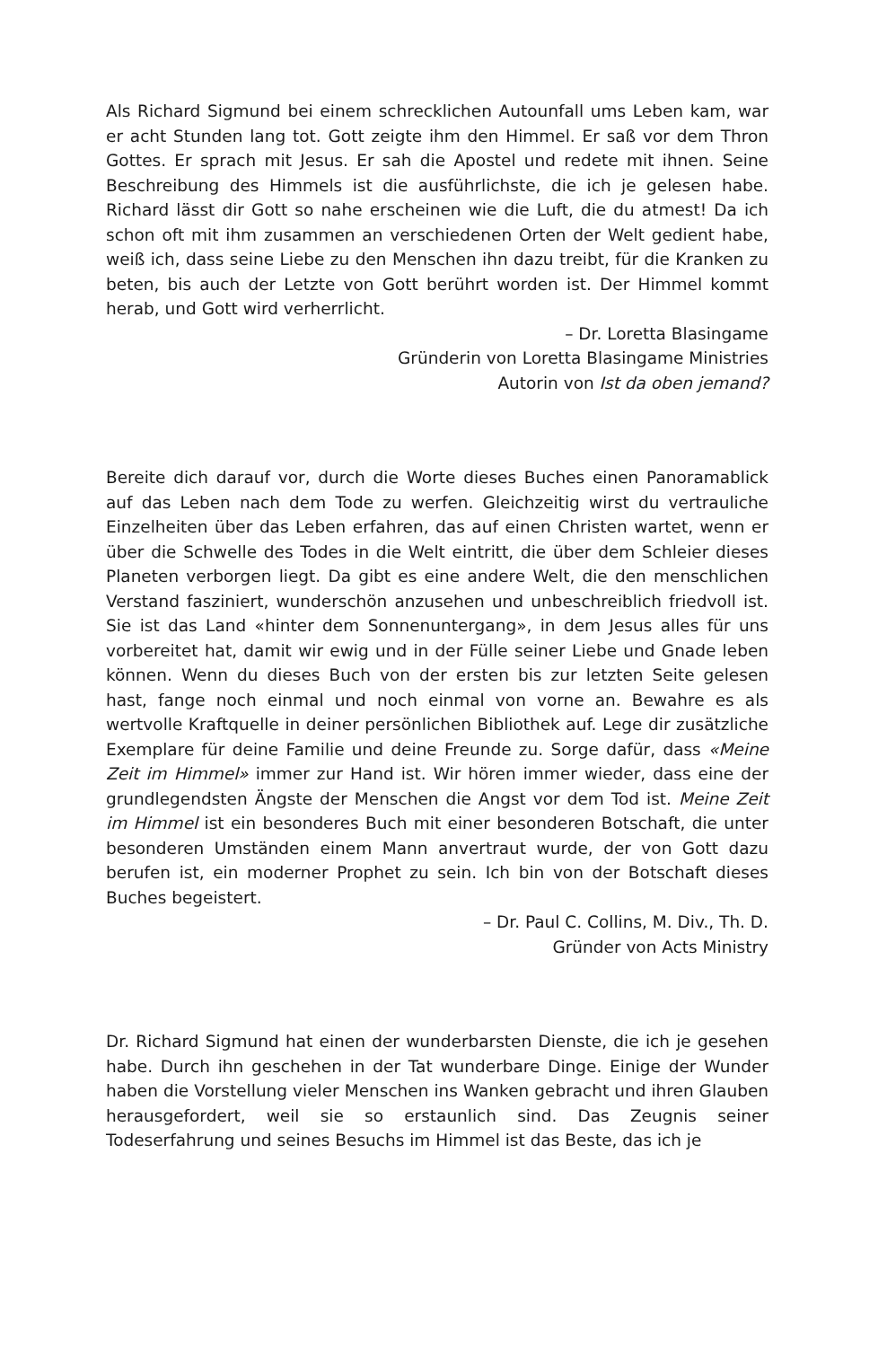Als Richard Sigmund bei einem schrecklichen Autounfall ums Leben kam, war er acht Stunden lang tot. Gott zeigte ihm den Himmel. Er saß vor dem Thron Gottes. Er sprach mit Jesus. Er sah die Apostel und redete mit ihnen. Seine Beschreibung des Himmels ist die ausführlichste, die ich je gelesen habe. Richard lässt dir Gott so nahe erscheinen wie die Luft, die du atmest! Da ich schon oft mit ihm zusammen an verschiedenen Orten der Welt gedient habe, weiß ich, dass seine Liebe zu den Menschen ihn dazu treibt, für die Kranken zu beten, bis auch der Letzte von Gott berührt worden ist. Der Himmel kommt herab, und Gott wird verherrlicht.
– Dr. Loretta Blasingame
Gründerin von Loretta Blasingame Ministries
Autorin von Ist da oben jemand?
Bereite dich darauf vor, durch die Worte dieses Buches einen Panoramablick auf das Leben nach dem Tode zu werfen. Gleichzeitig wirst du vertrauliche Einzelheiten über das Leben erfahren, das auf einen Christen wartet, wenn er über die Schwelle des Todes in die Welt eintritt, die über dem Schleier dieses Planeten verborgen liegt. Da gibt es eine andere Welt, die den menschlichen Verstand fasziniert, wunderschön anzusehen und unbeschreiblich friedvoll ist. Sie ist das Land «hinter dem Sonnenuntergang», in dem Jesus alles für uns vorbereitet hat, damit wir ewig und in der Fülle seiner Liebe und Gnade leben können. Wenn du dieses Buch von der ersten bis zur letzten Seite gelesen hast, fange noch einmal und noch einmal von vorne an. Bewahre es als wertvolle Kraftquelle in deiner persönlichen Bibliothek auf. Lege dir zusätzliche Exemplare für deine Familie und deine Freunde zu. Sorge dafür, dass «Meine Zeit im Himmel» immer zur Hand ist. Wir hören immer wieder, dass eine der grundlegendsten Ängste der Menschen die Angst vor dem Tod ist. Meine Zeit im Himmel ist ein besonderes Buch mit einer besonderen Botschaft, die unter besonderen Umständen einem Mann anvertraut wurde, der von Gott dazu berufen ist, ein moderner Prophet zu sein. Ich bin von der Botschaft dieses Buches begeistert.
– Dr. Paul C. Collins, M. Div., Th. D.
Gründer von Acts Ministry
Dr. Richard Sigmund hat einen der wunderbarsten Dienste, die ich je gesehen habe. Durch ihn geschehen in der Tat wunderbare Dinge. Einige der Wunder haben die Vorstellung vieler Menschen ins Wanken gebracht und ihren Glauben herausgefordert, weil sie so erstaunlich sind. Das Zeugnis seiner Todeserfahrung und seines Besuchs im Himmel ist das Beste, das ich je